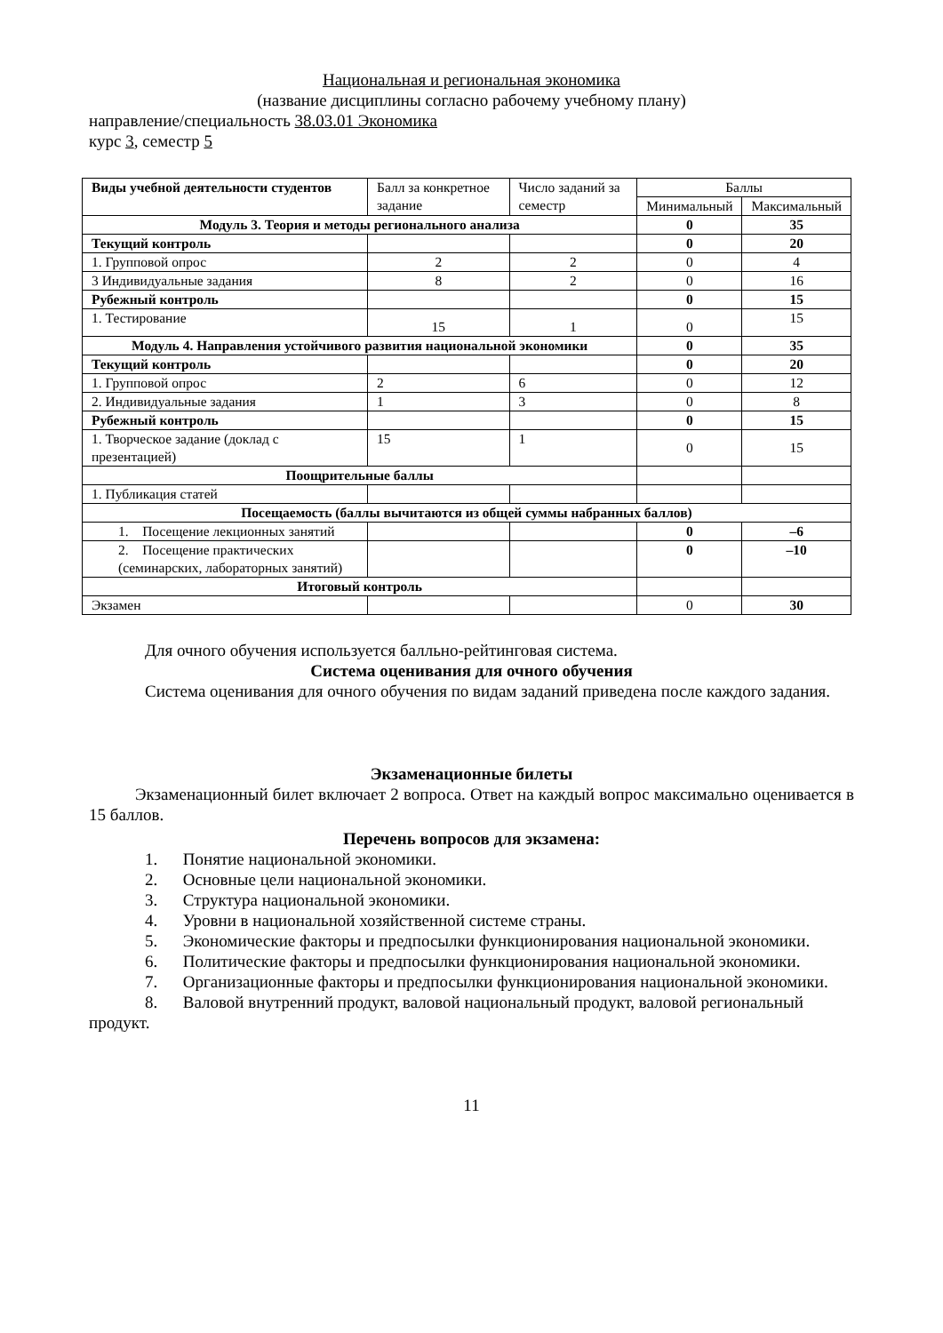Национальная и региональная экономика
(название дисциплины согласно рабочему учебному плану)
направление/специальность 38.03.01 Экономика
курс 3, семестр 5
| Виды учебной деятельности студентов | Балл за конкретное задание | Число заданий за семестр | Баллы | |
| --- | --- | --- | --- | --- |
| | | | Минимальный | Максимальный |
| Модуль 3. Теория и методы регионального анализа | | | 0 | 35 |
| Текущий контроль | | | 0 | 20 |
| 1. Групповой опрос | 2 | 2 | 0 | 4 |
| 3 Индивидуальные задания | 8 | 2 | 0 | 16 |
| Рубежный контроль | | | 0 | 15 |
| 1. Тестирование | 15 | 1 | 0 | 15 |
| Модуль 4. Направления устойчивого развития национальной экономики | | | 0 | 35 |
| Текущий контроль | | | 0 | 20 |
| 1. Групповой опрос | 2 | 6 | 0 | 12 |
| 2. Индивидуальные задания | 1 | 3 | 0 | 8 |
| Рубежный контроль | | | 0 | 15 |
| 1. Творческое задание (доклад с презентацией) | 15 | 1 | 0 | 15 |
| Поощрительные баллы | | | | |
| 1. Публикация статей | | | | |
| Посещаемость (баллы вычитаются из общей суммы набранных баллов) | | | | |
| 1. Посещение лекционных занятий | | | 0 | –6 |
| 2. Посещение практических (семинарских, лабораторных занятий) | | | 0 | –10 |
| Итоговый контроль | | | | |
| Экзамен | | | 0 | 30 |
Для очного обучения используется балльно-рейтинговая система.
Система оценивания для очного обучения
Система оценивания для очного обучения по видам заданий приведена после каждого задания.
Экзаменационные билеты
Экзаменационный билет включает 2 вопроса. Ответ на каждый вопрос максимально оценивается в 15 баллов.
Перечень вопросов для экзамена:
1. Понятие национальной экономики.
2. Основные цели национальной экономики.
3. Структура национальной экономики.
4. Уровни в национальной хозяйственной системе страны.
5. Экономические факторы и предпосылки функционирования национальной экономики.
6. Политические факторы и предпосылки функционирования национальной экономики.
7. Организационные факторы и предпосылки функционирования национальной экономики.
8. Валовой внутренний продукт, валовой национальный продукт, валовой региональный продукт.
11